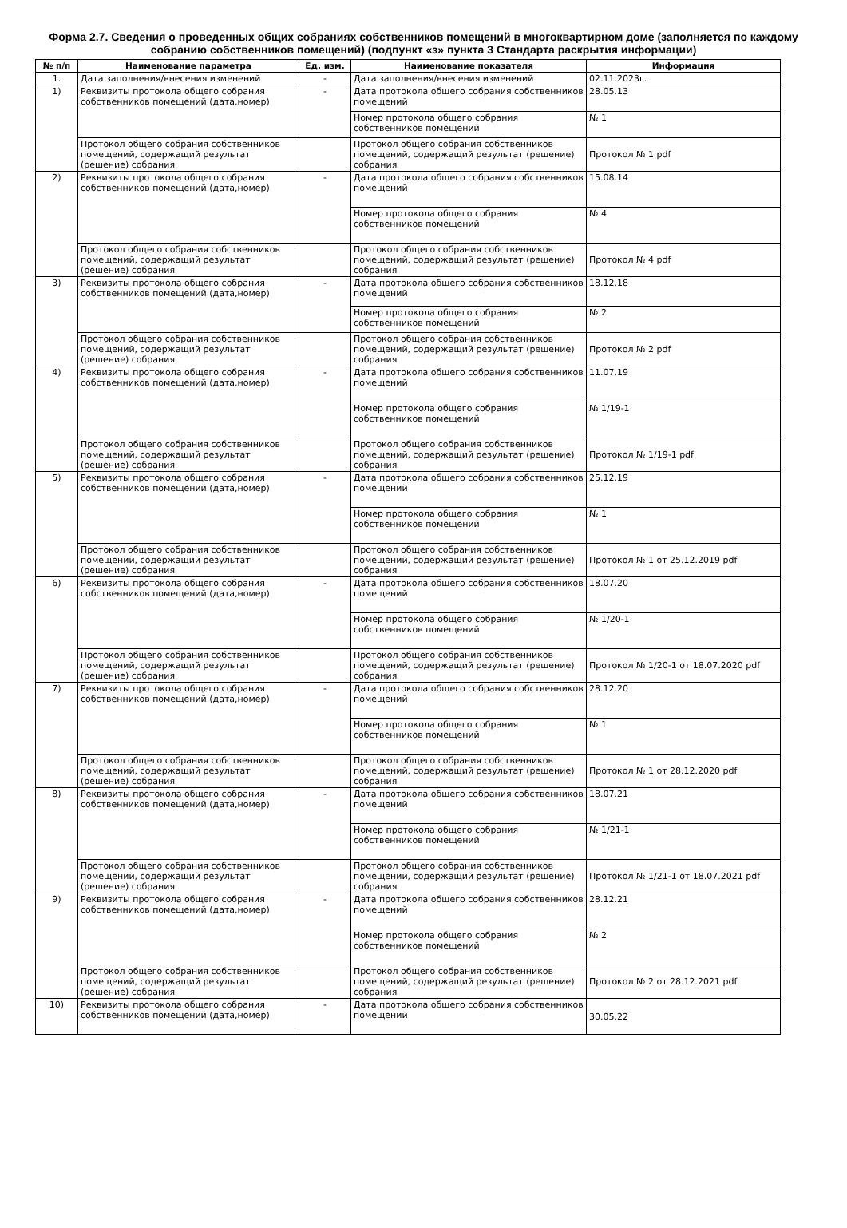Форма 2.7. Сведения о проведенных общих собраниях собственников помещений в многоквартирном доме (заполняется по каждому собранию собственников помещений) (подпункт «з» пункта 3 Стандарта раскрытия информации)
| № п/п | Наименование параметра | Ед. изм. | Наименование показателя | Информация |
| --- | --- | --- | --- | --- |
| 1. | Дата заполнения/внесения изменений | - | Дата заполнения/внесения изменений | 02.11.2023г. |
| 1) | Реквизиты протокола общего собрания собственников помещений (дата,номер) | - | Дата протокола общего собрания собственников помещений | 28.05.13 |
| | | | Номер протокола общего собрания собственников помещений | № 1 |
| | Протокол общего собрания собственников помещений, содержащий результат (решение) собрания | | Протокол общего собрания собственников помещений, содержащий результат (решение) собрания | Протокол № 1 pdf |
| 2) | Реквизиты протокола общего собрания собственников помещений (дата,номер) | - | Дата протокола общего собрания собственников помещений | 15.08.14 |
| | | | Номер протокола общего собрания собственников помещений | № 4 |
| | Протокол общего собрания собственников помещений, содержащий результат (решение) собрания | | Протокол общего собрания собственников помещений, содержащий результат (решение) собрания | Протокол № 4 pdf |
| 3) | Реквизиты протокола общего собрания собственников помещений (дата,номер) | - | Дата протокола общего собрания собственников помещений | 18.12.18 |
| | | | Номер протокола общего собрания собственников помещений | № 2 |
| | Протокол общего собрания собственников помещений, содержащий результат (решение) собрания | | Протокол общего собрания собственников помещений, содержащий результат (решение) собрания | Протокол № 2 pdf |
| 4) | Реквизиты протокола общего собрания собственников помещений (дата,номер) | - | Дата протокола общего собрания собственников помещений | 11.07.19 |
| | | | Номер протокола общего собрания собственников помещений | № 1/19-1 |
| | Протокол общего собрания собственников помещений, содержащий результат (решение) собрания | | Протокол общего собрания собственников помещений, содержащий результат (решение) собрания | Протокол № 1/19-1 pdf |
| 5) | Реквизиты протокола общего собрания собственников помещений (дата,номер) | - | Дата протокола общего собрания собственников помещений | 25.12.19 |
| | | | Номер протокола общего собрания собственников помещений | № 1 |
| | Протокол общего собрания собственников помещений, содержащий результат (решение) собрания | | Протокол общего собрания собственников помещений, содержащий результат (решение) собрания | Протокол № 1 от 25.12.2019 pdf |
| 6) | Реквизиты протокола общего собрания собственников помещений (дата,номер) | - | Дата протокола общего собрания собственников помещений | 18.07.20 |
| | | | Номер протокола общего собрания собственников помещений | № 1/20-1 |
| | Протокол общего собрания собственников помещений, содержащий результат (решение) собрания | | Протокол общего собрания собственников помещений, содержащий результат (решение) собрания | Протокол № 1/20-1 от 18.07.2020 pdf |
| 7) | Реквизиты протокола общего собрания собственников помещений (дата,номер) | - | Дата протокола общего собрания собственников помещений | 28.12.20 |
| | | | Номер протокола общего собрания собственников помещений | № 1 |
| | Протокол общего собрания собственников помещений, содержащий результат (решение) собрания | | Протокол общего собрания собственников помещений, содержащий результат (решение) собрания | Протокол № 1 от 28.12.2020 pdf |
| 8) | Реквизиты протокола общего собрания собственников помещений (дата,номер) | - | Дата протокола общего собрания собственников помещений | 18.07.21 |
| | | | Номер протокола общего собрания собственников помещений | № 1/21-1 |
| | Протокол общего собрания собственников помещений, содержащий результат (решение) собрания | | Протокол общего собрания собственников помещений, содержащий результат (решение) собрания | Протокол № 1/21-1 от 18.07.2021 pdf |
| 9) | Реквизиты протокола общего собрания собственников помещений (дата,номер) | - | Дата протокола общего собрания собственников помещений | 28.12.21 |
| | | | Номер протокола общего собрания собственников помещений | № 2 |
| | Протокол общего собрания собственников помещений, содержащий результат (решение) собрания | | Протокол общего собрания собственников помещений, содержащий результат (решение) собрания | Протокол № 2 от 28.12.2021 pdf |
| 10) | Реквизиты протокола общего собрания собственников помещений (дата,номер) | - | Дата протокола общего собрания собственников помещений | 30.05.22 |